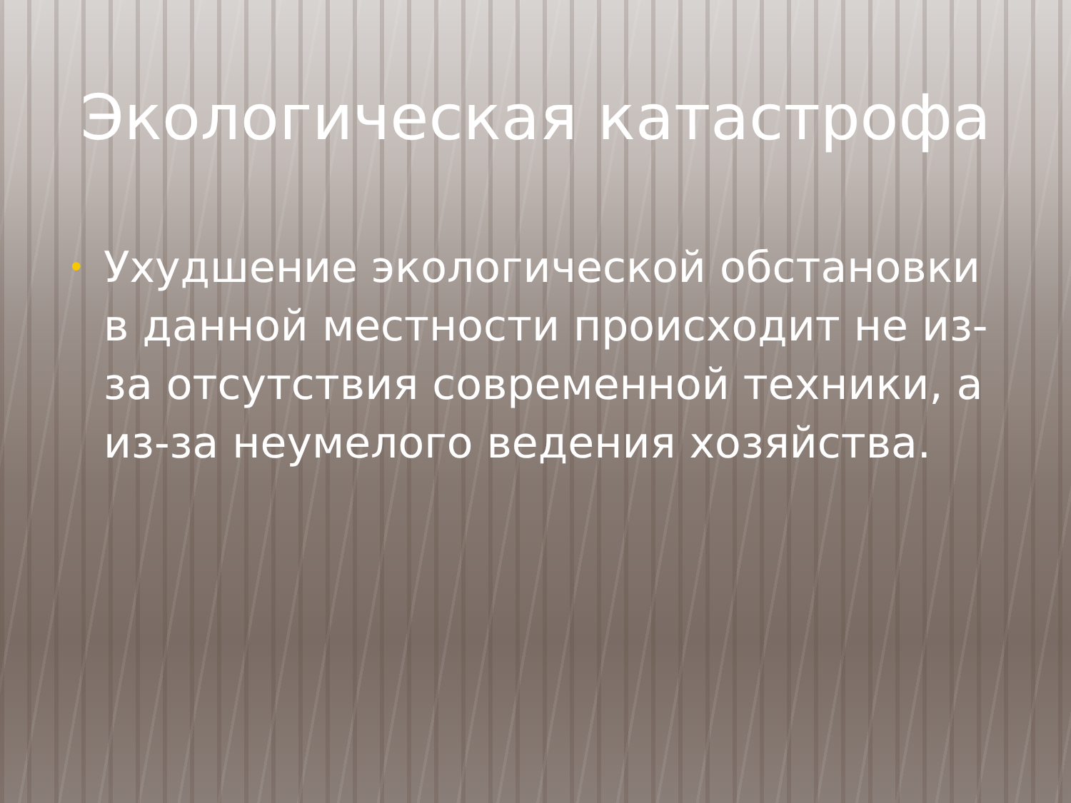Экологическая катастрофа
• Ухудшение экологической обстановки в данной местности происходит не из-за отсутствия современной техники, а из-за неумелого ведения хозяйства.